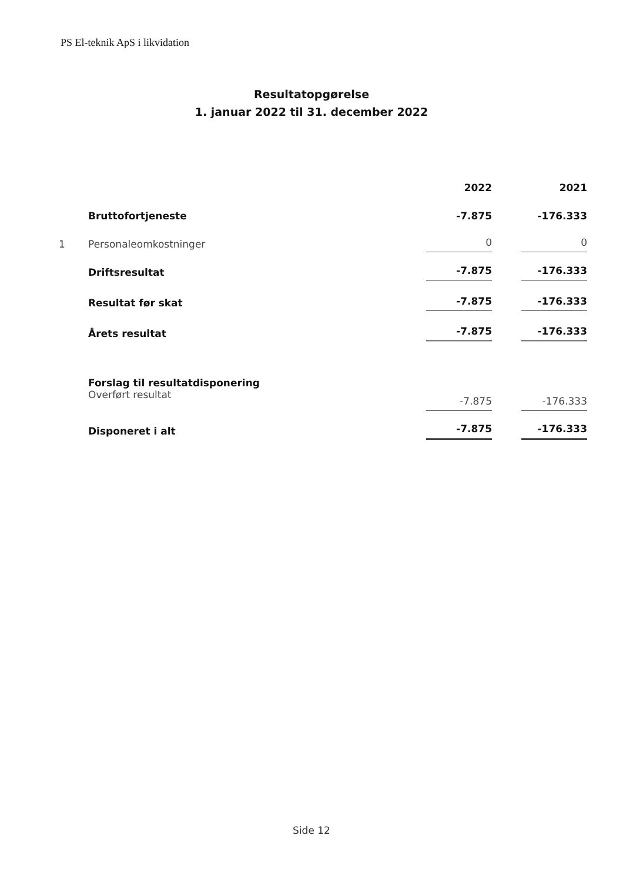PS El-teknik ApS i likvidation
Resultatopgørelse
1. januar 2022 til 31. december 2022
| | | 2022 | 2021 |
| | Bruttofortjeneste | -7.875 | -176.333 |
| 1 | Personaleomkostninger | 0 | 0 |
| | Driftsresultat | -7.875 | -176.333 |
| | Resultat før skat | -7.875 | -176.333 |
| | Årets resultat | -7.875 | -176.333 |
| | Forslag til resultatdisponering | | |
| | Overført resultat | -7.875 | -176.333 |
| | Disponeret i alt | -7.875 | -176.333 |
Side 12